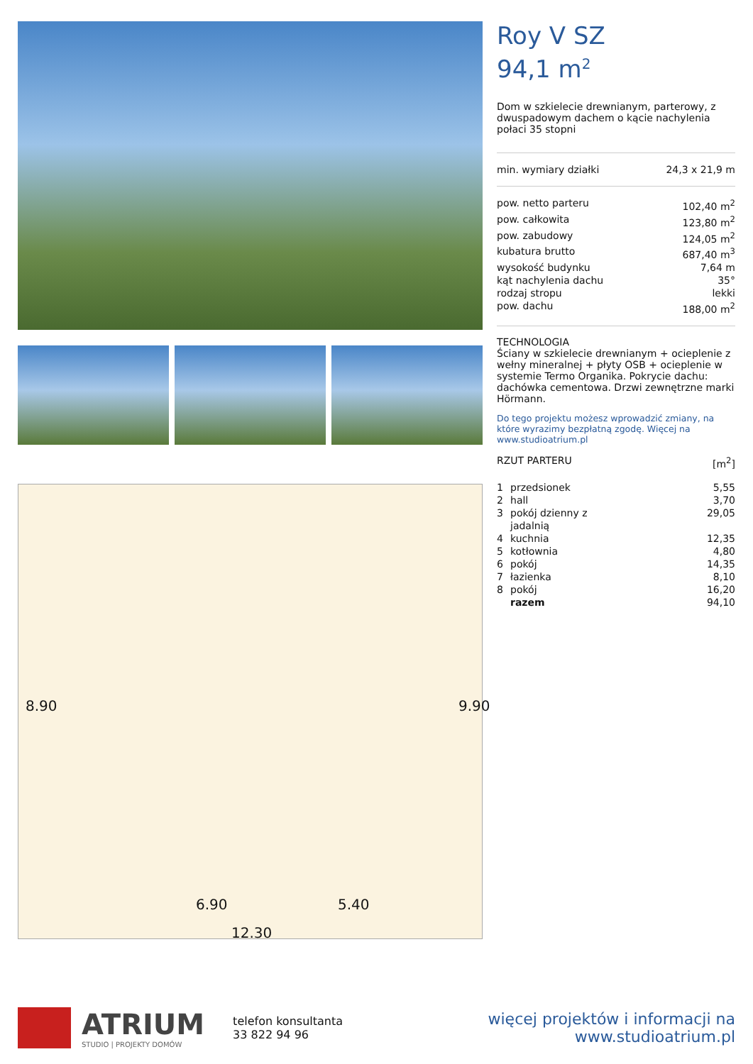6.90 5.40
12.30
8.90 9.90
Roy V SZ
94,1 m<sup>2</sup>
Dom w szkielecie drewnianym, parterowy, z dwuspadowym dachem o kącie nachylenia połaci 35 stopni
| min. wymiary działki | 24,3 x 21,9 m |
| pow. netto parteru | 102,40 m<sup>2</sup> |
| pow. całkowita | 123,80 m<sup>2</sup> |
| pow. zabudowy | 124,05 m<sup>2</sup> |
| kubatura brutto | 687,40 m<sup>3</sup> |
| wysokość budynku | 7,64 m |
| kąt nachylenia dachu | 35° |
| rodzaj stropu | lekki |
| pow. dachu | 188,00 m<sup>2</sup> |
TECHNOLOGIA
Ściany w szkielecie drewnianym + ocieplenie z wełny mineralnej + płyty OSB + ocieplenie w systemie Termo Organika. Pokrycie dachu: dachówka cementowa. Drzwi zewnętrzne marki Hörmann.
Do tego projektu możesz wprowadzić zmiany, na które wyrazimy bezpłatną zgodę. Więcej na www.studioatrium.pl
| RZUT PARTERU | [m<sup>2</sup>] |
| 1 | przedsionek | 5,55 |
| 2 | hall | 3,70 |
| 3 | pokój dzienny z jadalnią | 29,05 |
| 4 | kuchnia | 12,35 |
| 5 | kotłownia | 4,80 |
| 6 | pokój | 14,35 |
| 7 | łazienka | 8,10 |
| 8 | pokój | 16,20 |
| | razem | 94,10 |
ATRIUM
STUDIO | PROJEKTY DOMÓW
telefon konsultanta
33 822 94 96
więcej projektów i informacji na
www.studioatrium.pl